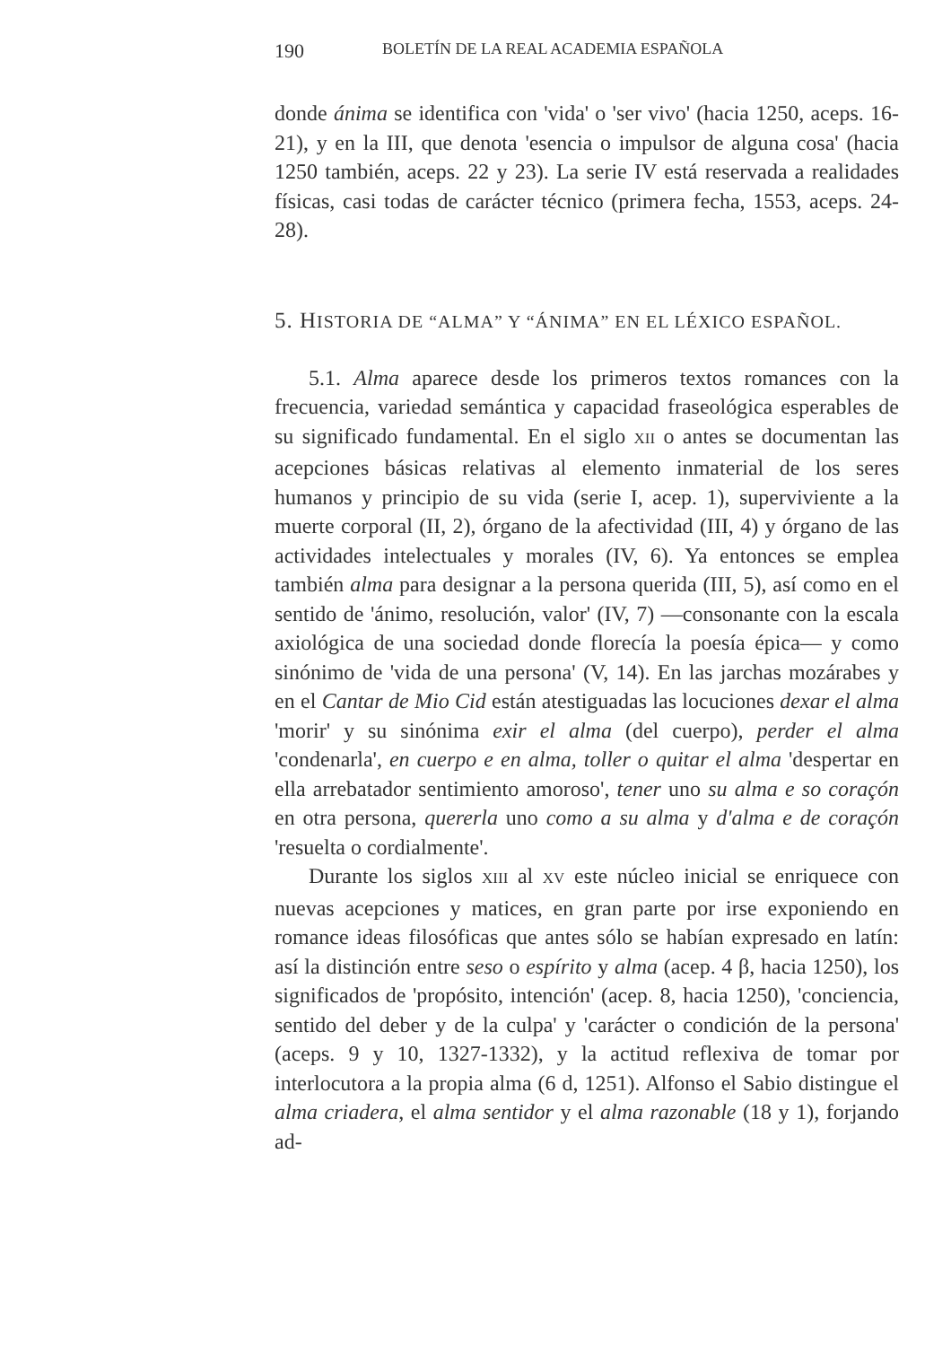190 BOLETÍN DE LA REAL ACADEMIA ESPAÑOLA
donde ánima se identifica con 'vida' o 'ser vivo' (hacia 1250, aceps. 16-21), y en la III, que denota 'esencia o impulsor de alguna cosa' (hacia 1250 también, aceps. 22 y 23). La serie IV está reservada a realidades físicas, casi todas de carácter técnico (primera fecha, 1553, aceps. 24-28).
5. HISTORIA DE “ALMA” Y “ÁNIMA” EN EL LÉXICO ESPAÑOL.
5.1. Alma aparece desde los primeros textos romances con la frecuencia, variedad semántica y capacidad fraseológica esperables de su significado fundamental. En el siglo XII o antes se documentan las acepciones básicas relativas al elemento inmaterial de los seres humanos y principio de su vida (serie I, acep. 1), superviviente a la muerte corporal (II, 2), órgano de la afectividad (III, 4) y órgano de las actividades intelectuales y morales (IV, 6). Ya entonces se emplea también alma para designar a la persona querida (III, 5), así como en el sentido de 'ánimo, resolución, valor' (IV, 7) —consonante con la escala axiológica de una sociedad donde florecía la poesía épica— y como sinónimo de 'vida de una persona' (V, 14). En las jarchas mozárabes y en el Cantar de Mio Cid están atestiguadas las locuciones dexar el alma 'morir' y su sinónima exir el alma (del cuerpo), perder el alma 'condenarla', en cuerpo e en alma, toller o quitar el alma 'despertar en ella arrebatador sentimiento amoroso', tener uno su alma e so coraçón en otra persona, quererla uno como a su alma y d'alma e de coraçón 'resuelta o cordialmente'.
Durante los siglos XIII al XV este núcleo inicial se enriquece con nuevas acepciones y matices, en gran parte por irse exponiendo en romance ideas filosóficas que antes sólo se habían expresado en latín: así la distinción entre seso o espírito y alma (acep. 4 β, hacia 1250), los significados de 'propósito, intención' (acep. 8, hacia 1250), 'conciencia, sentido del deber y de la culpa' y 'carácter o condición de la persona' (aceps. 9 y 10, 1327-1332), y la actitud reflexiva de tomar por interlocutora a la propia alma (6 d, 1251). Alfonso el Sabio distingue el alma criadera, el alma sentidor y el alma razonable (18 y 1), forjando ad-